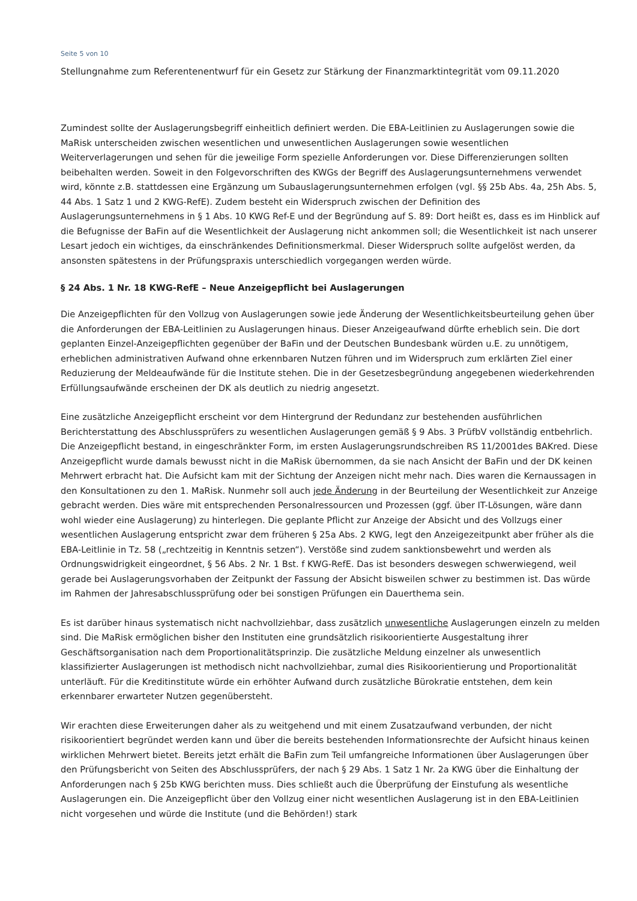Seite 5 von 10
Stellungnahme zum Referentenentwurf für ein Gesetz zur Stärkung der Finanzmarktintegrität vom 09.11.2020
Zumindest sollte der Auslagerungsbegriff einheitlich definiert werden. Die EBA-Leitlinien zu Auslagerungen sowie die MaRisk unterscheiden zwischen wesentlichen und unwesentlichen Auslagerungen sowie wesentlichen Weiterverlagerungen und sehen für die jeweilige Form spezielle Anforderungen vor. Diese Differenzierungen sollten beibehalten werden. Soweit in den Folgevorschriften des KWGs der Begriff des Auslagerungsunternehmens verwendet wird, könnte z.B. stattdessen eine Ergänzung um Subauslagerungsunternehmen erfolgen (vgl. §§ 25b Abs. 4a, 25h Abs. 5, 44 Abs. 1 Satz 1 und 2 KWG-RefE). Zudem besteht ein Widerspruch zwischen der Definition des Auslagerungsunternehmens in § 1 Abs. 10 KWG Ref-E und der Begründung auf S. 89: Dort heißt es, dass es im Hinblick auf die Befugnisse der BaFin auf die Wesentlichkeit der Auslagerung nicht ankommen soll; die Wesentlichkeit ist nach unserer Lesart jedoch ein wichtiges, da einschränkendes Definitionsmerkmal. Dieser Widerspruch sollte aufgelöst werden, da ansonsten spätestens in der Prüfungspraxis unterschiedlich vorgegangen werden würde.
§ 24 Abs. 1 Nr. 18 KWG-RefE – Neue Anzeigepflicht bei Auslagerungen
Die Anzeigepflichten für den Vollzug von Auslagerungen sowie jede Änderung der Wesentlichkeitsbeurteilung gehen über die Anforderungen der EBA-Leitlinien zu Auslagerungen hinaus. Dieser Anzeigeaufwand dürfte erheblich sein. Die dort geplanten Einzel-Anzeigepflichten gegenüber der BaFin und der Deutschen Bundesbank würden u.E. zu unnötigem, erheblichen administrativen Aufwand ohne erkennbaren Nutzen führen und im Widerspruch zum erklärten Ziel einer Reduzierung der Meldeaufwände für die Institute stehen. Die in der Gesetzesbegründung angegebenen wiederkehrenden Erfüllungsaufwände erscheinen der DK als deutlich zu niedrig angesetzt.
Eine zusätzliche Anzeigepflicht erscheint vor dem Hintergrund der Redundanz zur bestehenden ausführlichen Berichterstattung des Abschlussprüfers zu wesentlichen Auslagerungen gemäß § 9 Abs. 3 PrüfbV vollständig entbehrlich. Die Anzeigepflicht bestand, in eingeschränkter Form, im ersten Auslagerungsrundschreiben RS 11/2001des BAKred. Diese Anzeigepflicht wurde damals bewusst nicht in die MaRisk übernommen, da sie nach Ansicht der BaFin und der DK keinen Mehrwert erbracht hat. Die Aufsicht kam mit der Sichtung der Anzeigen nicht mehr nach. Dies waren die Kernaussagen in den Konsultationen zu den 1. MaRisk. Nunmehr soll auch jede Änderung in der Beurteilung der Wesentlichkeit zur Anzeige gebracht werden. Dies wäre mit entsprechenden Personalressourcen und Prozessen (ggf. über IT-Lösungen, wäre dann wohl wieder eine Auslagerung) zu hinterlegen. Die geplante Pflicht zur Anzeige der Absicht und des Vollzugs einer wesentlichen Auslagerung entspricht zwar dem früheren § 25a Abs. 2 KWG, legt den Anzeigezeitpunkt aber früher als die EBA-Leitlinie in Tz. 58 („rechtzeitig in Kenntnis setzen“). Verstöße sind zudem sanktionsbewehrt und werden als Ordnungswidrigkeit eingeordnet, § 56 Abs. 2 Nr. 1 Bst. f KWG-RefE. Das ist besonders deswegen schwerwiegend, weil gerade bei Auslagerungsvorhaben der Zeitpunkt der Fassung der Absicht bisweilen schwer zu bestimmen ist. Das würde im Rahmen der Jahresabschlussprüfung oder bei sonstigen Prüfungen ein Dauerthema sein.
Es ist darüber hinaus systematisch nicht nachvollziehbar, dass zusätzlich unwesentliche Auslagerungen einzeln zu melden sind. Die MaRisk ermöglichen bisher den Instituten eine grundsätzlich risikoorientierte Ausgestaltung ihrer Geschäftsorganisation nach dem Proportionalitätsprinzip. Die zusätzliche Meldung einzelner als unwesentlich klassifizierter Auslagerungen ist methodisch nicht nachvollziehbar, zumal dies Risikoorientierung und Proportionalität unterläuft. Für die Kreditinstitute würde ein erhöhter Aufwand durch zusätzliche Bürokratie entstehen, dem kein erkennbarer erwarteter Nutzen gegenübersteht.
Wir erachten diese Erweiterungen daher als zu weitgehend und mit einem Zusatzaufwand verbunden, der nicht risikoorientiert begründet werden kann und über die bereits bestehenden Informationsrechte der Aufsicht hinaus keinen wirklichen Mehrwert bietet. Bereits jetzt erhält die BaFin zum Teil umfangreiche Informationen über Auslagerungen über den Prüfungsbericht von Seiten des Abschlussprüfers, der nach § 29 Abs. 1 Satz 1 Nr. 2a KWG über die Einhaltung der Anforderungen nach § 25b KWG berichten muss. Dies schließt auch die Überprüfung der Einstufung als wesentliche Auslagerungen ein. Die Anzeigepflicht über den Vollzug einer nicht wesentlichen Auslagerung ist in den EBA-Leitlinien nicht vorgesehen und würde die Institute (und die Behörden!) stark